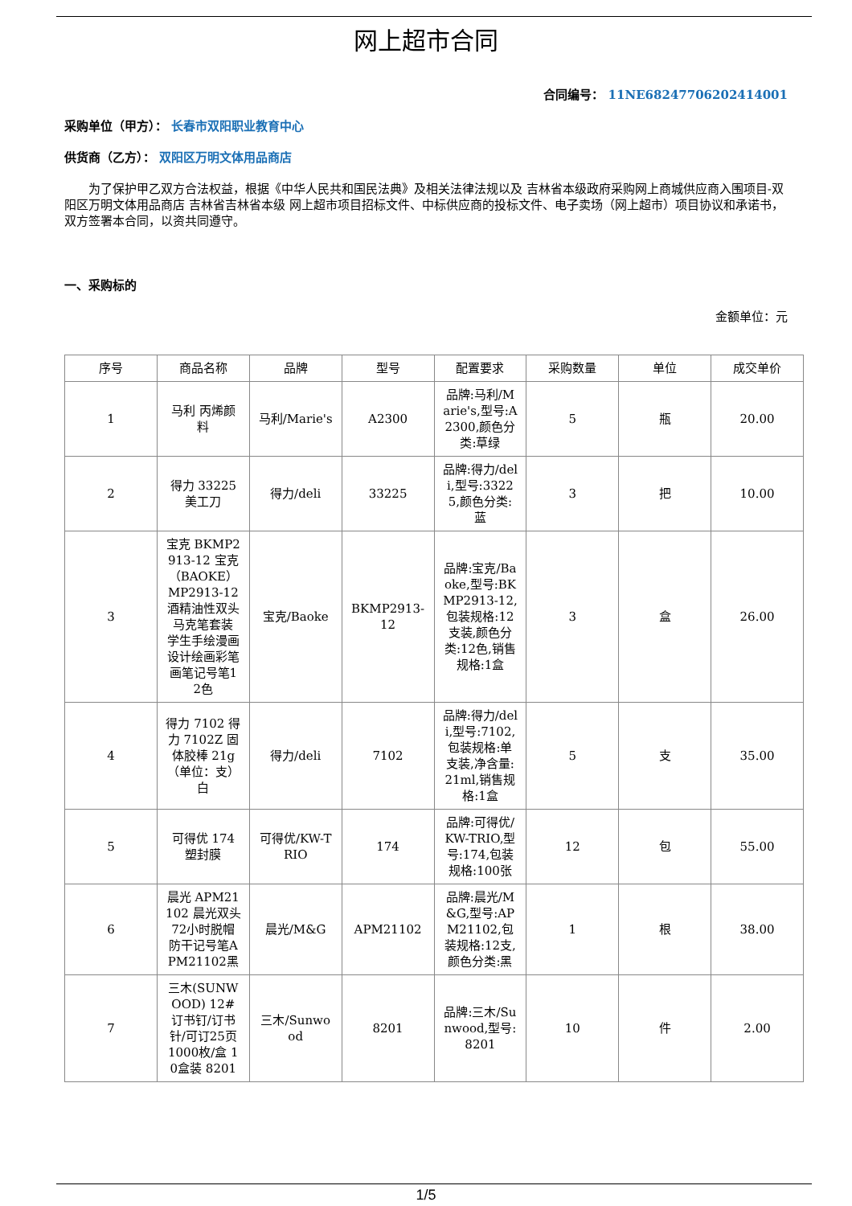网上超市合同
合同编号： 11NE68247706202414001
采购单位（甲方）： 长春市双阳职业教育中心
供货商（乙方）： 双阳区万明文体用品商店
为了保护甲乙双方合法权益，根据《中华人民共和国民法典》及相关法律法规以及 吉林省本级政府采购网上商城供应商入围项目-双阳区万明文体用品商店 吉林省吉林省本级 网上超市项目招标文件、中标供应商的投标文件、电子卖场（网上超市）项目协议和承诺书，双方签署本合同，以资共同遵守。
一、采购标的
金额单位：元
| 序号 | 商品名称 | 品牌 | 型号 | 配置要求 | 采购数量 | 单位 | 成交单价 |
| --- | --- | --- | --- | --- | --- | --- | --- |
| 1 | 马利 丙烯颜料 | 马利/Marie's | A2300 | 品牌:马利/Marie's,型号:A2300,颜色分类:草绿 | 5 | 瓶 | 20.00 |
| 2 | 得力 33225 美工刀 | 得力/deli | 33225 | 品牌:得力/deli,型号:33225,颜色分类:蓝 | 3 | 把 | 10.00 |
| 3 | 宝克 BKMP2913-12 宝克（BAOKE）MP2913-12 酒精油性双头马克笔套装 学生手绘漫画设计绘画彩笔画笔记号笔12色 | 宝克/Baoke | BKMP2913-12 | 品牌:宝克/Baoke,型号:BKMP2913-12,包装规格:12支装,颜色分类:12色,销售规格:1盒 | 3 | 盒 | 26.00 |
| 4 | 得力 7102 得力 7102Z 固体胶棒 21g（单位：支） 白 | 得力/deli | 7102 | 品牌:得力/deli,型号:7102,包装规格:单支装,净含量:21ml,销售规格:1盒 | 5 | 支 | 35.00 |
| 5 | 可得优 174 塑封膜 | 可得优/KW-TRIO | 174 | 品牌:可得优/KW-TRIO,型号:174,包装规格:100张 | 12 | 包 | 55.00 |
| 6 | 晨光 APM21102 晨光双头72小时脱帽防干记号笔APM21102黑 | 晨光/M&G | APM21102 | 品牌:晨光/M&G,型号:APM21102,包装规格:12支,颜色分类:黑 | 1 | 根 | 38.00 |
| 7 | 三木(SUNWOOD) 12#订书钉/订书针/可订25页 1000枚/盒 10盒装 8201 | 三木/Sunwood | 8201 | 品牌:三木/Sunwood,型号:8201 | 10 | 件 | 2.00 |
1/5